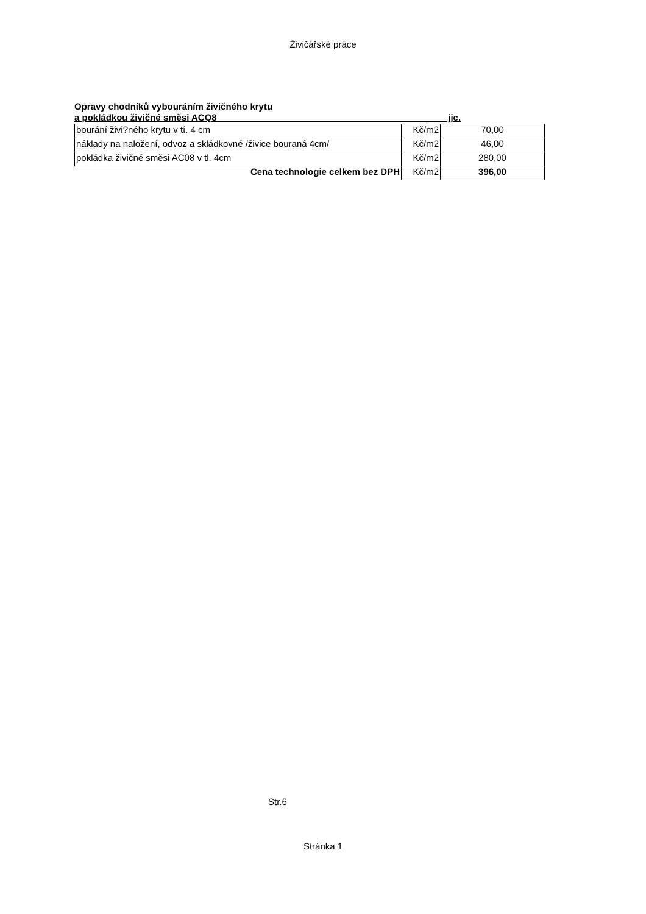Živičářské práce
Opravy chodníků vybouráním živičného krytu
a pokládkou živičné směsi ACQ8 ________________ ____________________________ jjc.
| bourání živi?ného krytu v tí. 4 cm | Kč/m2 | 70,00 |
| náklady na naložení, odvoz a skládkovné /živice bouraná 4cm/ | Kč/m2 | 46,00 |
| pokládka živičné směsi AC08 v tl. 4cm | Kč/m2 | 280,00 |
| Cena technologie celkem bez DPH | Kč/m2 | 396,00 |
Str.6
Stránka 1